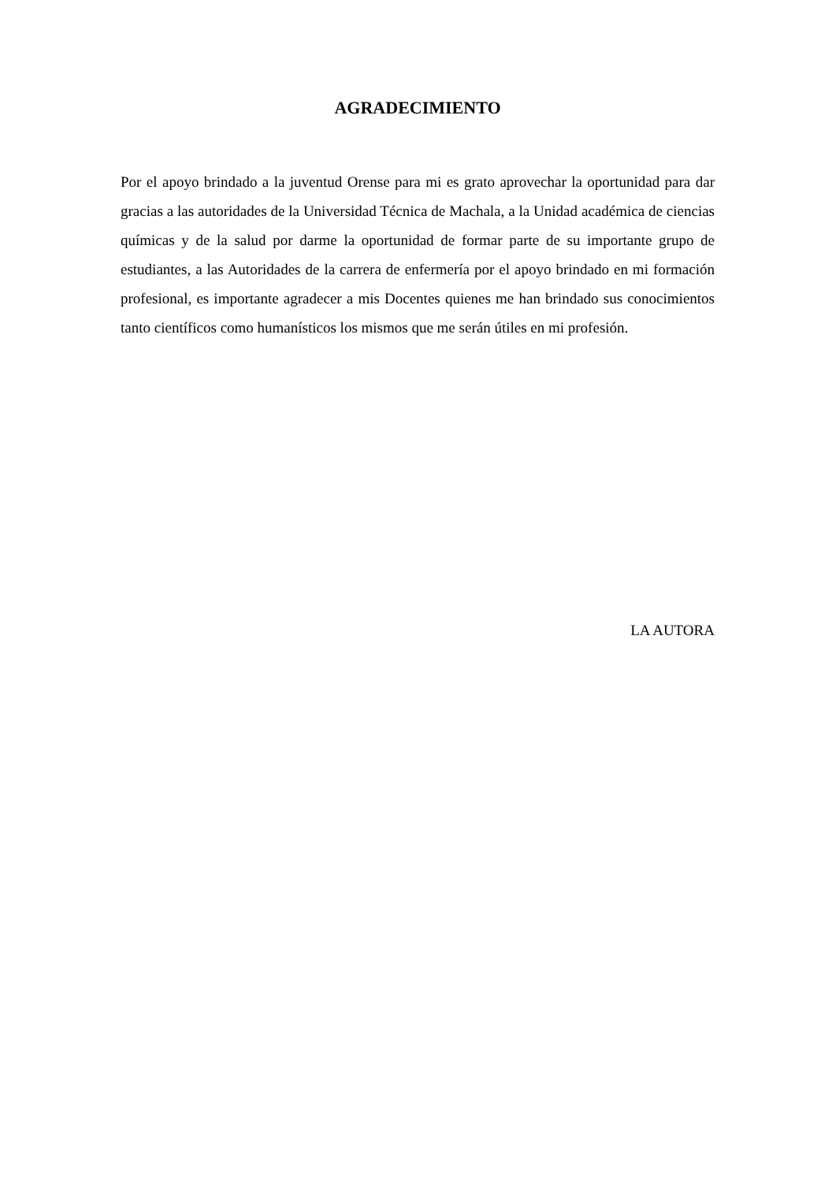AGRADECIMIENTO
Por el apoyo brindado a la juventud Orense para mi es grato aprovechar la oportunidad para dar gracias a las autoridades de la Universidad Técnica de Machala, a la Unidad académica de ciencias químicas y de la salud por darme la oportunidad de formar parte de su importante grupo de estudiantes, a las Autoridades de la carrera de enfermería por el apoyo brindado en mi formación profesional, es importante agradecer a mis Docentes quienes me han brindado sus conocimientos tanto científicos como humanísticos los mismos que me serán útiles en mi profesión.
LA AUTORA